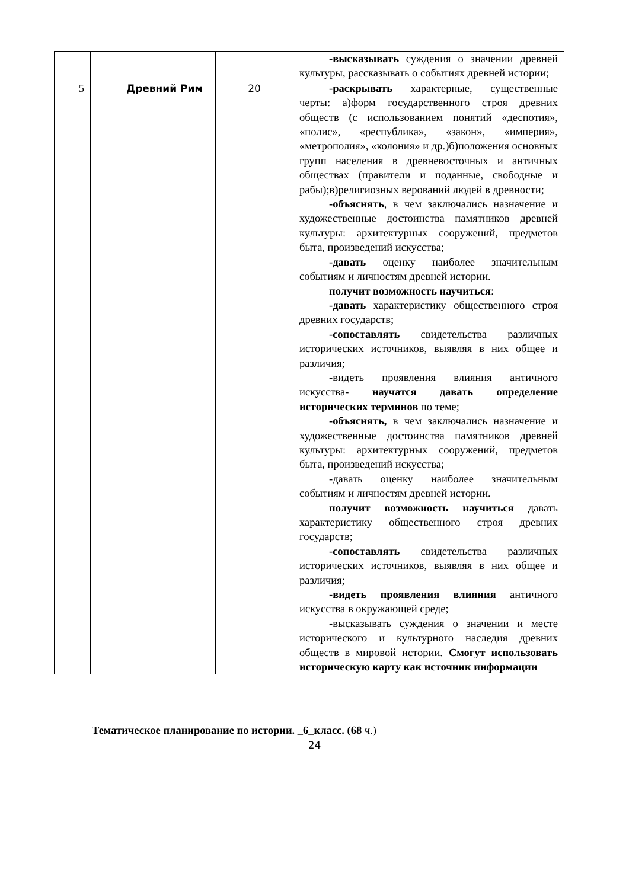| | | | -высказывать суждения о значении древней культуры, рассказывать о событиях древней истории; |
| 5 | Древний Рим | 20 | -раскрывать характерные, существенные черты: а)форм государственного строя древних обществ (с использованием понятий «деспотия», «полис», «республика», «закон», «империя», «метрополия», «колония» и др.)б)положения основных групп населения в древневосточных и античных обществах (правители и поданные, свободные и рабы);в)религиозных верований людей в древности; -объяснять , в чем заключались назначение и художественные достоинства памятников древней культуры: архитектурных сооружений, предметов быта, произведений искусства; -давать оценку наиболее значительным событиям и личностям древней истории. получит возможность научиться : -давать характеристику общественного строя древних государств; -сопоставлять свидетельства различных исторических источников, выявляя в них общее и различия; -видеть проявления влияния античного искусства- научатся давать определение исторических терминов по теме; -объяснять, в чем заключались назначение и художественные достоинства памятников древней культуры: архитектурных сооружений, предметов быта, произведений искусства; -давать оценку наиболее значительным событиям и личностям древней истории. получит возможность научиться давать характеристику общественного строя древних государств; -сопоставлять свидетельства различных исторических источников, выявляя в них общее и различия; -видеть проявления влияния античного искусства в окружающей среде; -высказывать суждения о значении и месте исторического и культурного наследия древних обществ в мировой истории. Смогут использовать историческую карту как источник информации |
Тематическое планирование по истории. _6_класс. (68 ч.)
24